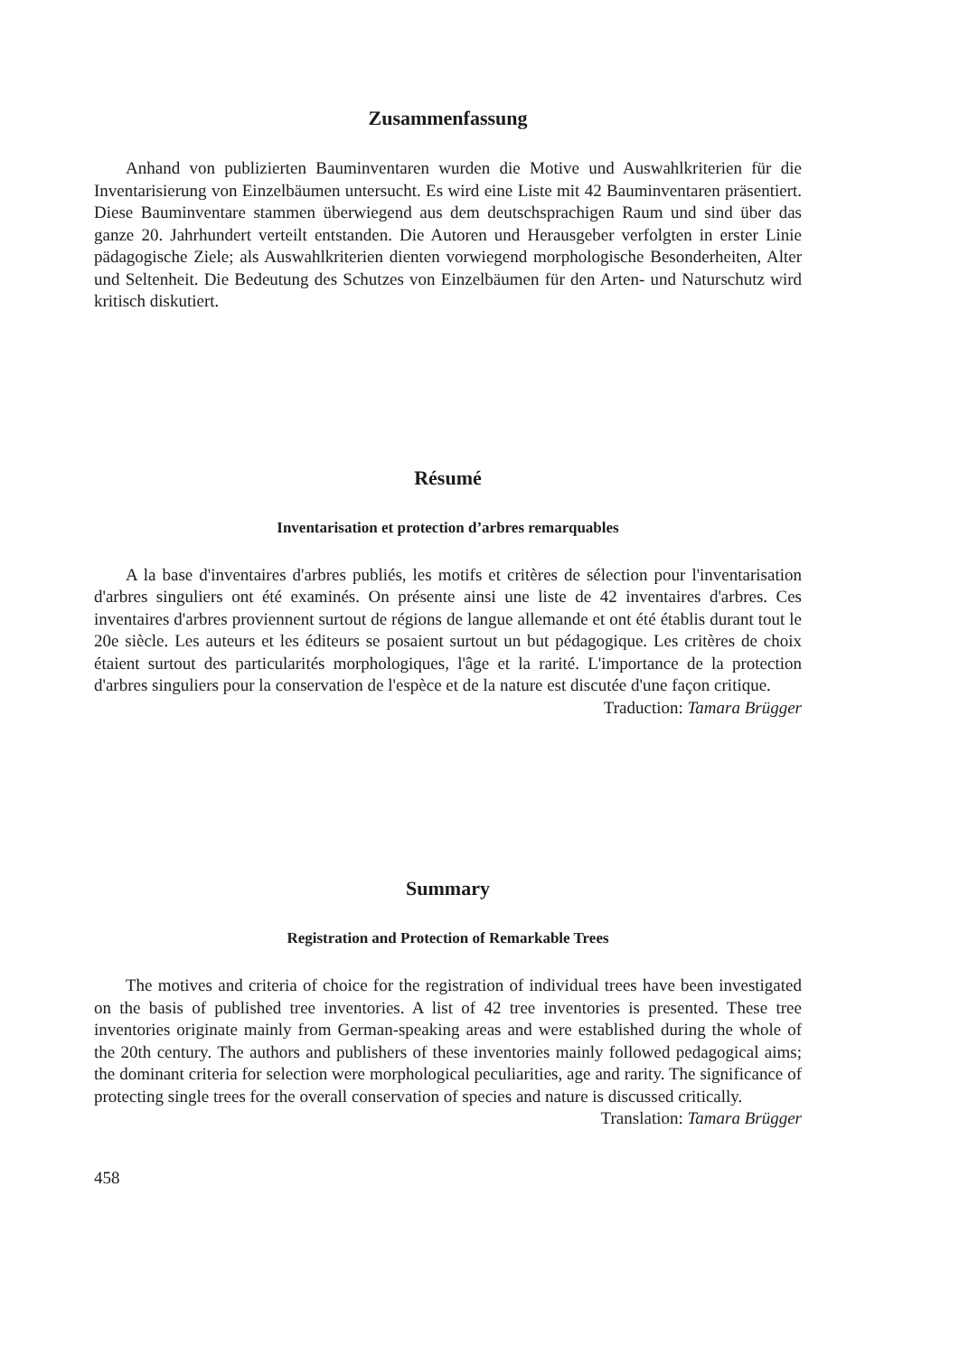Zusammenfassung
Anhand von publizierten Bauminventaren wurden die Motive und Auswahlkriterien für die Inventarisierung von Einzelbäumen untersucht. Es wird eine Liste mit 42 Bauminventaren präsentiert. Diese Bauminventare stammen überwiegend aus dem deutschsprachigen Raum und sind über das ganze 20. Jahrhundert verteilt entstanden. Die Autoren und Herausgeber verfolgten in erster Linie pädagogische Ziele; als Auswahlkriterien dienten vorwiegend morphologische Besonderheiten, Alter und Seltenheit. Die Bedeutung des Schutzes von Einzelbäumen für den Arten- und Naturschutz wird kritisch diskutiert.
Résumé
Inventarisation et protection d’arbres remarquables
A la base d'inventaires d'arbres publiés, les motifs et critères de sélection pour l'inventarisation d'arbres singuliers ont été examinés. On présente ainsi une liste de 42 inventaires d'arbres. Ces inventaires d'arbres proviennent surtout de régions de langue allemande et ont été établis durant tout le 20e siècle. Les auteurs et les éditeurs se posaient surtout un but pédagogique. Les critères de choix étaient surtout des particularités morphologiques, l'âge et la rarité. L'importance de la protection d'arbres singuliers pour la conservation de l'espèce et de la nature est discutée d'une façon critique.
Traduction: Tamara Brügger
Summary
Registration and Protection of Remarkable Trees
The motives and criteria of choice for the registration of individual trees have been investigated on the basis of published tree inventories. A list of 42 tree inventories is presented. These tree inventories originate mainly from German-speaking areas and were established during the whole of the 20th century. The authors and publishers of these inventories mainly followed pedagogical aims; the dominant criteria for selection were morphological peculiarities, age and rarity. The significance of protecting single trees for the overall conservation of species and nature is discussed critically.
Translation: Tamara Brügger
458